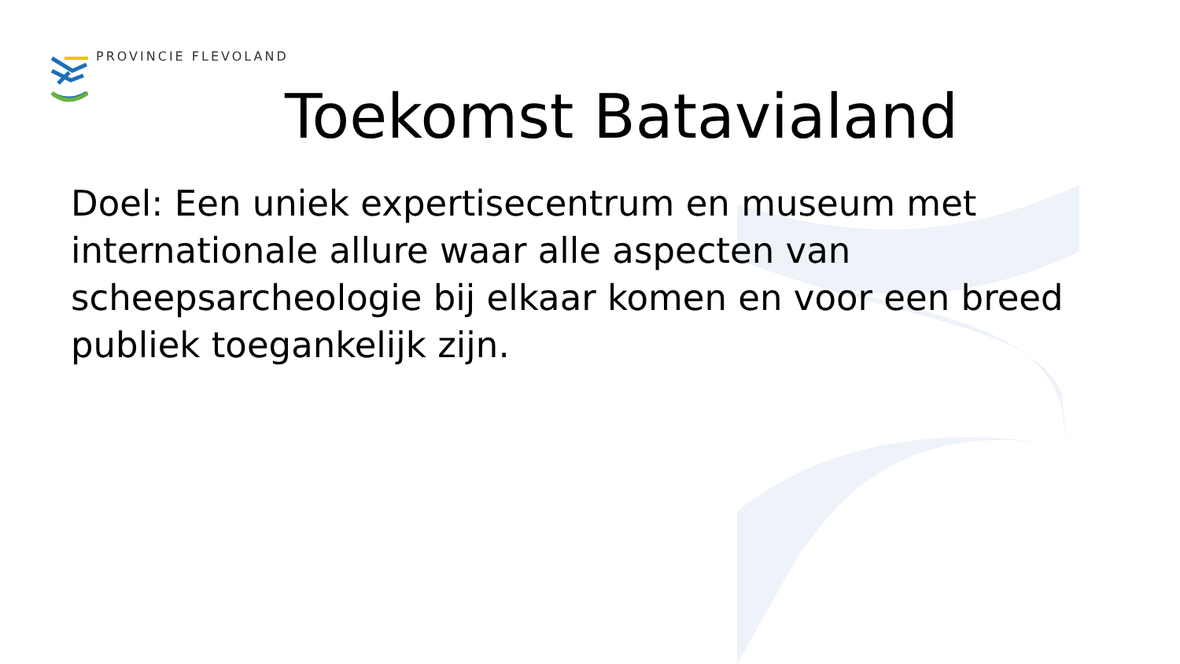PROVINCIE FLEVOLAND
Toekomst Batavialand
Doel: Een uniek expertisecentrum en museum met internationale allure waar alle aspecten van scheepsarcheologie bij elkaar komen en voor een breed publiek toegankelijk zijn.